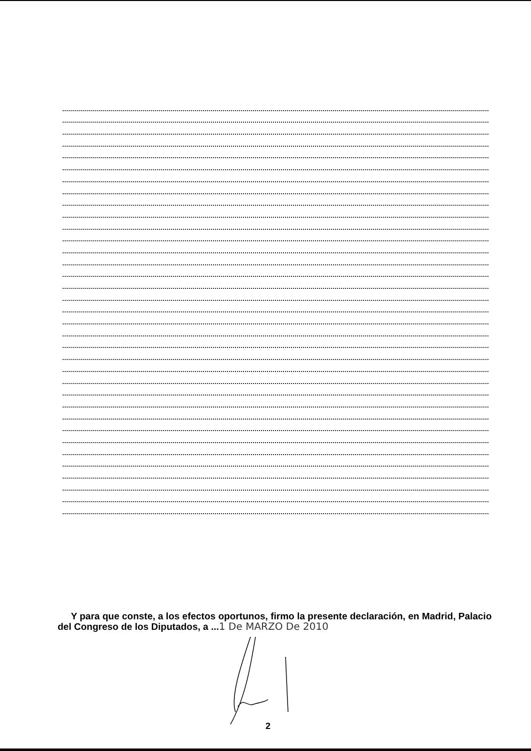Y para que conste, a los efectos oportunos, firmo la presente declaración, en Madrid, Palacio del Congreso de los Diputados, a ...1 De MARZO De 2010
2